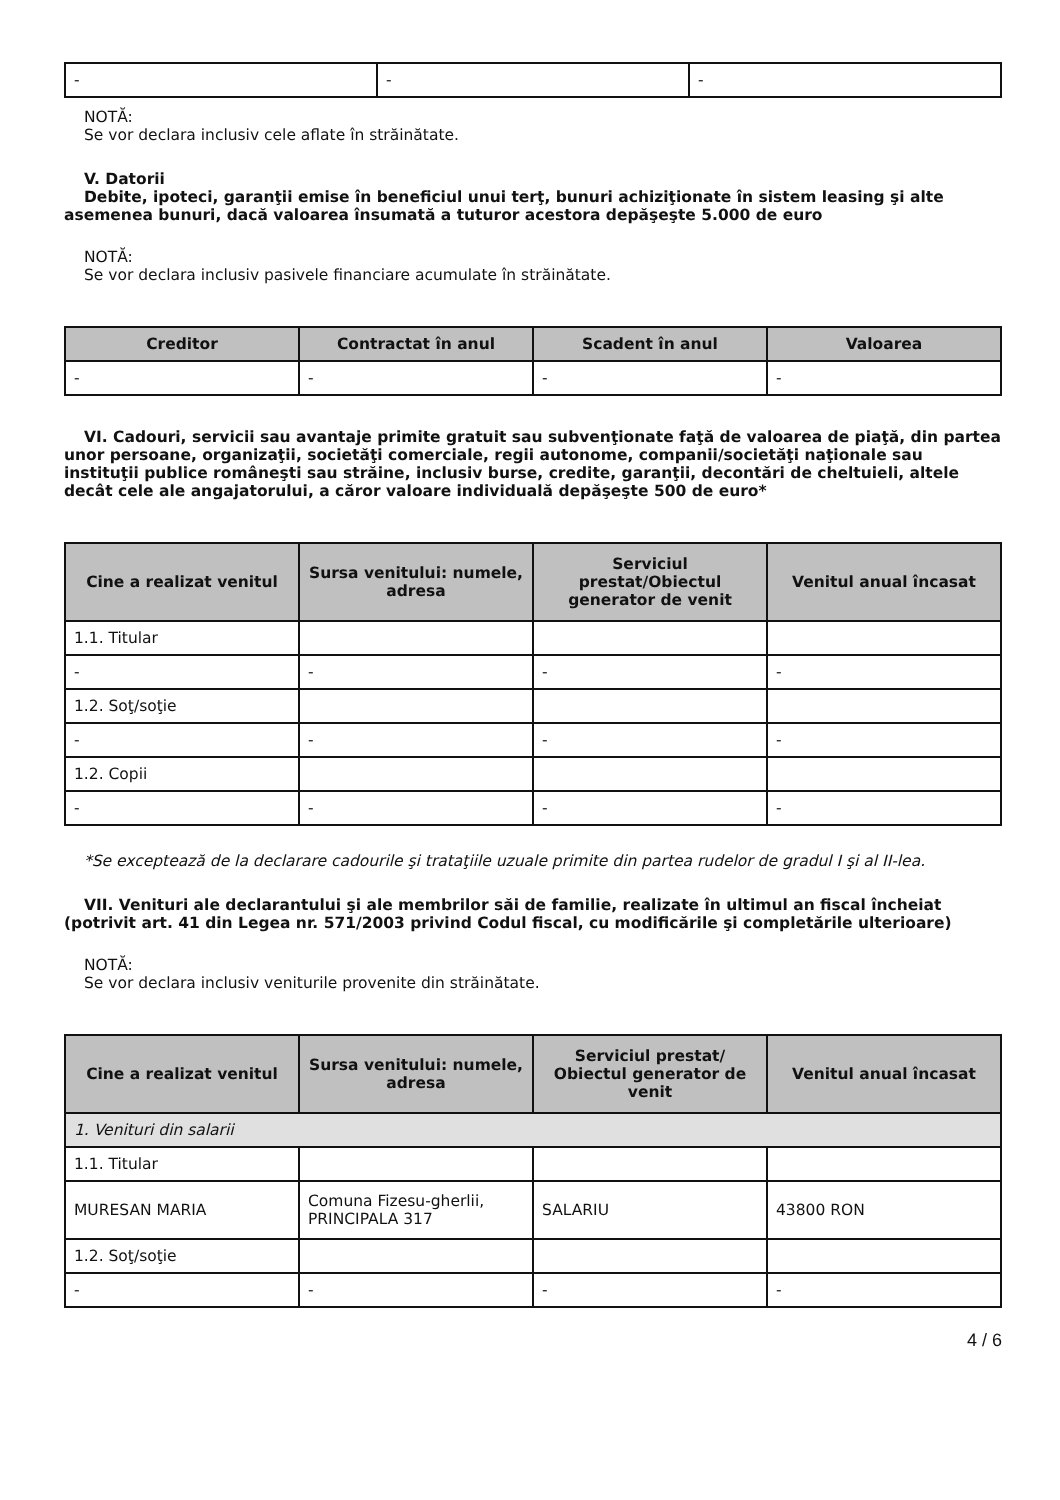| - | - | - |
NOTĂ:
Se vor declara inclusiv cele aflate în străinătate.
V. Datorii
Debite, ipoteci, garanţii emise în beneficiul unui terţ, bunuri achiziţionate în sistem leasing şi alte asemenea bunuri, dacă valoarea însumată a tuturor acestora depăşeşte 5.000 de euro
NOTĂ:
Se vor declara inclusiv pasivele financiare acumulate în străinătate.
| Creditor | Contractat în anul | Scadent în anul | Valoarea |
| --- | --- | --- | --- |
| - | - | - | - |
VI. Cadouri, servicii sau avantaje primite gratuit sau subvenţionate faţă de valoarea de piaţă, din partea unor persoane, organizaţii, societăţi comerciale, regii autonome, companii/societăţi naţionale sau instituţii publice româneşti sau străine, inclusiv burse, credite, garanţii, decontări de cheltuieli, altele decât cele ale angajatorului, a căror valoare individuală depăşeşte 500 de euro*
| Cine a realizat venitul | Sursa venitului: numele, adresa | Serviciul prestat/Obiectul generator de venit | Venitul anual încasat |
| --- | --- | --- | --- |
| 1.1. Titular | | | |
| - | - | - | - |
| 1.2. Soţ/soţie | | | |
| - | - | - | - |
| 1.2. Copii | | | |
| - | - | - | - |
*Se exceptează de la declarare cadourile şi trataţiile uzuale primite din partea rudelor de gradul I şi al II-lea.
VII. Venituri ale declarantului şi ale membrilor săi de familie, realizate în ultimul an fiscal încheiat (potrivit art. 41 din Legea nr. 571/2003 privind Codul fiscal, cu modificările şi completările ulterioare)
NOTĂ:
Se vor declara inclusiv veniturile provenite din străinătate.
| Cine a realizat venitul | Sursa venitului: numele, adresa | Serviciul prestat/ Obiectul generator de venit | Venitul anual încasat |
| --- | --- | --- | --- |
| 1. Venituri din salarii | | | |
| 1.1. Titular | | | |
| MURESAN MARIA | Comuna Fizesu-gherlii, PRINCIPALA 317 | SALARIU | 43800 RON |
| 1.2. Soţ/soţie | | | |
| - | - | - | - |
4 / 6